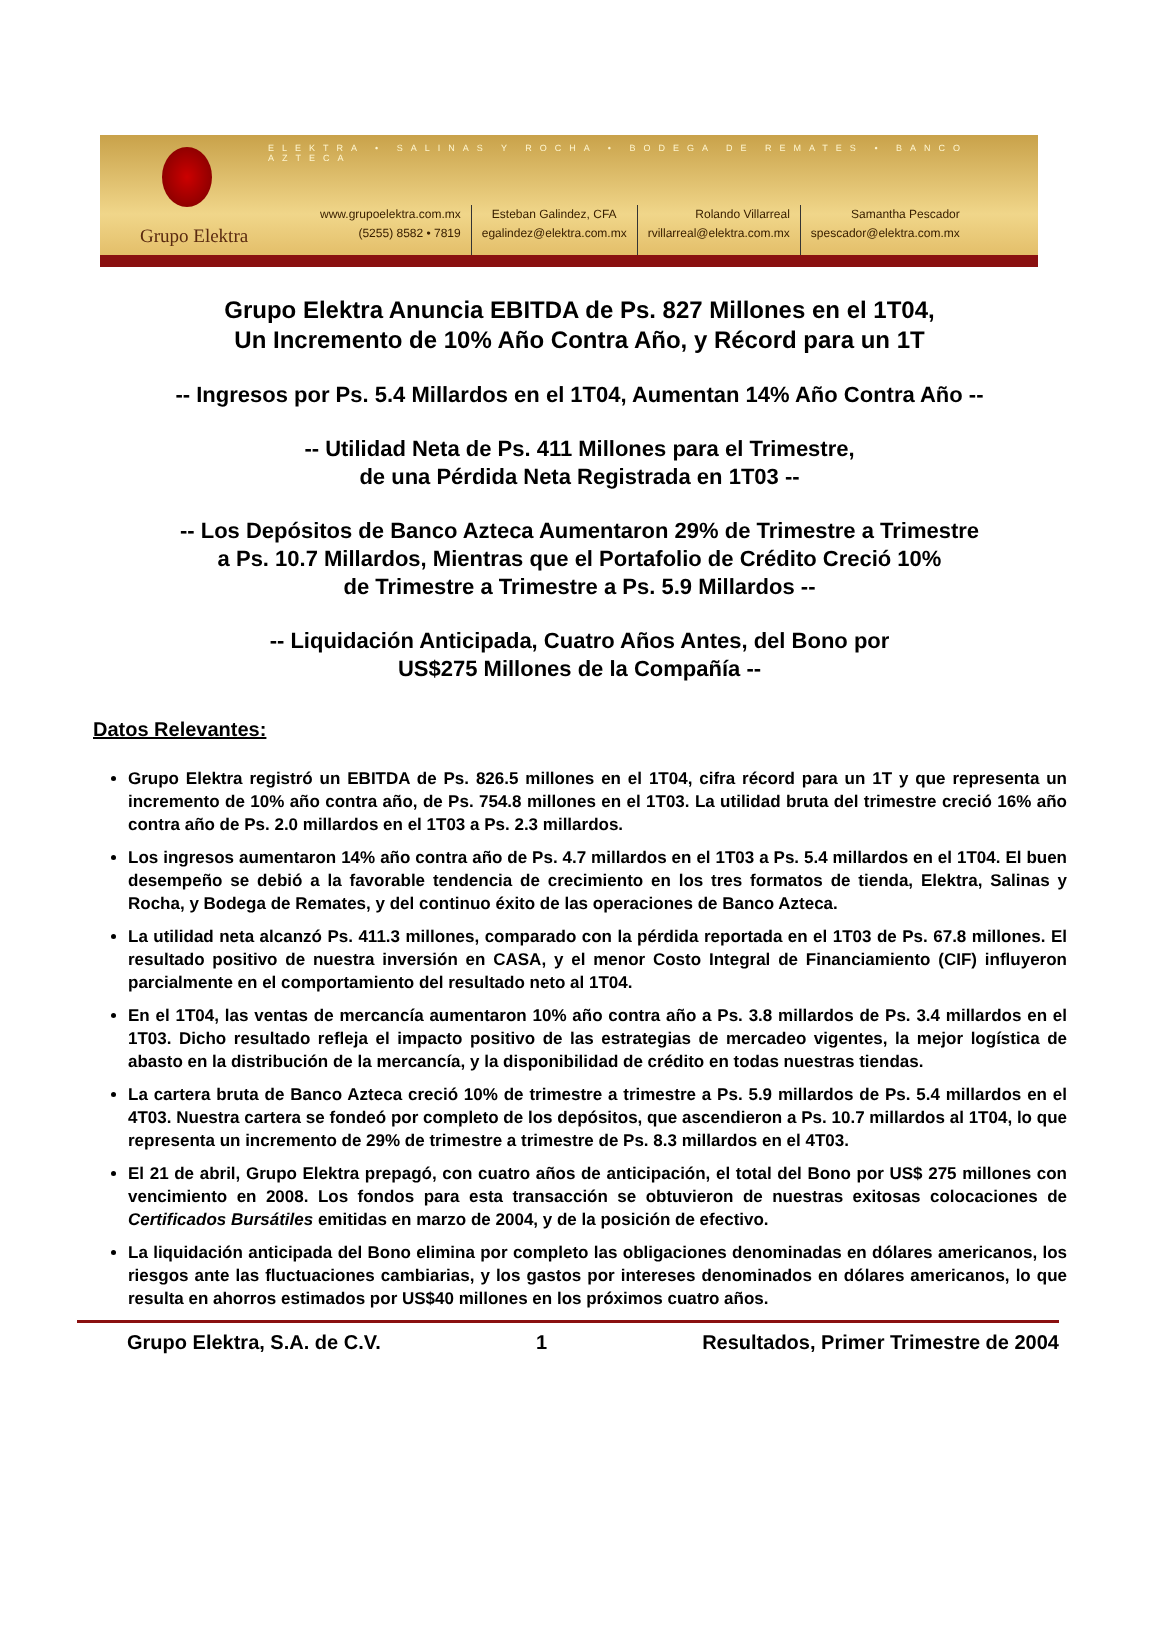ELEKTRA • SALINAS Y ROCHA • BODEGA DE REMATES • BANCO AZTECA
Grupo Elektra
www.grupoelektra.com.mx
(5255) 8582 • 7819
Esteban Galindez, CFA
egalindez@elektra.com.mx
Rolando Villarreal
rvillarreal@elektra.com.mx
Samantha Pescador
spescador@elektra.com.mx
Grupo Elektra Anuncia EBITDA de Ps. 827 Millones en el 1T04,
Un Incremento de 10% Año Contra Año, y Récord para un 1T
-- Ingresos por Ps. 5.4 Millardos en el 1T04, Aumentan 14% Año Contra Año --
-- Utilidad Neta de Ps. 411 Millones para el Trimestre,
de una Pérdida Neta Registrada en 1T03 --
-- Los Depósitos de Banco Azteca Aumentaron 29% de Trimestre a Trimestre
a Ps. 10.7 Millardos, Mientras que el Portafolio de Crédito Creció 10%
de Trimestre a Trimestre a Ps. 5.9 Millardos --
-- Liquidación Anticipada, Cuatro Años Antes, del Bono por
US$275 Millones de la Compañía --
Datos Relevantes:
Grupo Elektra registró un EBITDA de Ps. 826.5 millones en el 1T04, cifra récord para un 1T y que representa un incremento de 10% año contra año, de Ps. 754.8 millones en el 1T03. La utilidad bruta del trimestre creció 16% año contra año de Ps. 2.0 millardos en el 1T03 a Ps. 2.3 millardos.
Los ingresos aumentaron 14% año contra año de Ps. 4.7 millardos en el 1T03 a Ps. 5.4 millardos en el 1T04. El buen desempeño se debió a la favorable tendencia de crecimiento en los tres formatos de tienda, Elektra, Salinas y Rocha, y Bodega de Remates, y del continuo éxito de las operaciones de Banco Azteca.
La utilidad neta alcanzó Ps. 411.3 millones, comparado con la pérdida reportada en el 1T03 de Ps. 67.8 millones. El resultado positivo de nuestra inversión en CASA, y el menor Costo Integral de Financiamiento (CIF) influyeron parcialmente en el comportamiento del resultado neto al 1T04.
En el 1T04, las ventas de mercancía aumentaron 10% año contra año a Ps. 3.8 millardos de Ps. 3.4 millardos en el 1T03. Dicho resultado refleja el impacto positivo de las estrategias de mercadeo vigentes, la mejor logística de abasto en la distribución de la mercancía, y la disponibilidad de crédito en todas nuestras tiendas.
La cartera bruta de Banco Azteca creció 10% de trimestre a trimestre a Ps. 5.9 millardos de Ps. 5.4 millardos en el 4T03. Nuestra cartera se fondeó por completo de los depósitos, que ascendieron a Ps. 10.7 millardos al 1T04, lo que representa un incremento de 29% de trimestre a trimestre de Ps. 8.3 millardos en el 4T03.
El 21 de abril, Grupo Elektra prepagó, con cuatro años de anticipación, el total del Bono por US$ 275 millones con vencimiento en 2008. Los fondos para esta transacción se obtuvieron de nuestras exitosas colocaciones de Certificados Bursátiles emitidas en marzo de 2004, y de la posición de efectivo.
La liquidación anticipada del Bono elimina por completo las obligaciones denominadas en dólares americanos, los riesgos ante las fluctuaciones cambiarias, y los gastos por intereses denominados en dólares americanos, lo que resulta en ahorros estimados por US$40 millones en los próximos cuatro años.
Grupo Elektra, S.A. de C.V. 1 Resultados, Primer Trimestre de 2004